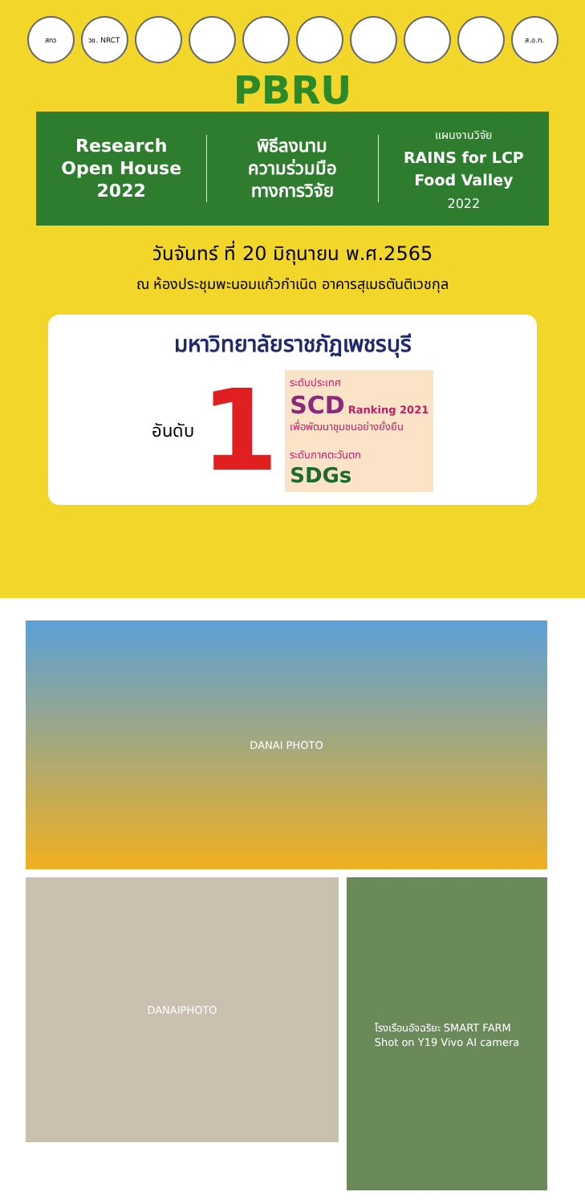สกว วช. NRCT ส.อ.ท.
PBRU
Research
Open House
2022
พิธีลงนาม
ความร่วมมือ
ทางการวิจัย
แผนงานวิจัย
RAINS for LCP
Food Valley
2022
วันจันทร์ ที่ 20 มิถุนายน พ.ศ.2565
ณ ห้องประชุมพะนอมแก้วกำเนิด อาคารสุเมธตันติเวชกุล
มหาวิทยาลัยราชภัฏเพชรบุรี
อันดับ 1
ระดับประเทศ
SCD Ranking 2021
เพื่อพัฒนาชุมชนอย่างยั่งยืน
ระดับภาคตะวันตก
SDGs
DANAI PHOTO
DANAIPHOTO
โรงเรือนอัจฉริยะ SMART FARM
Shot on Y19 Vivo AI camera